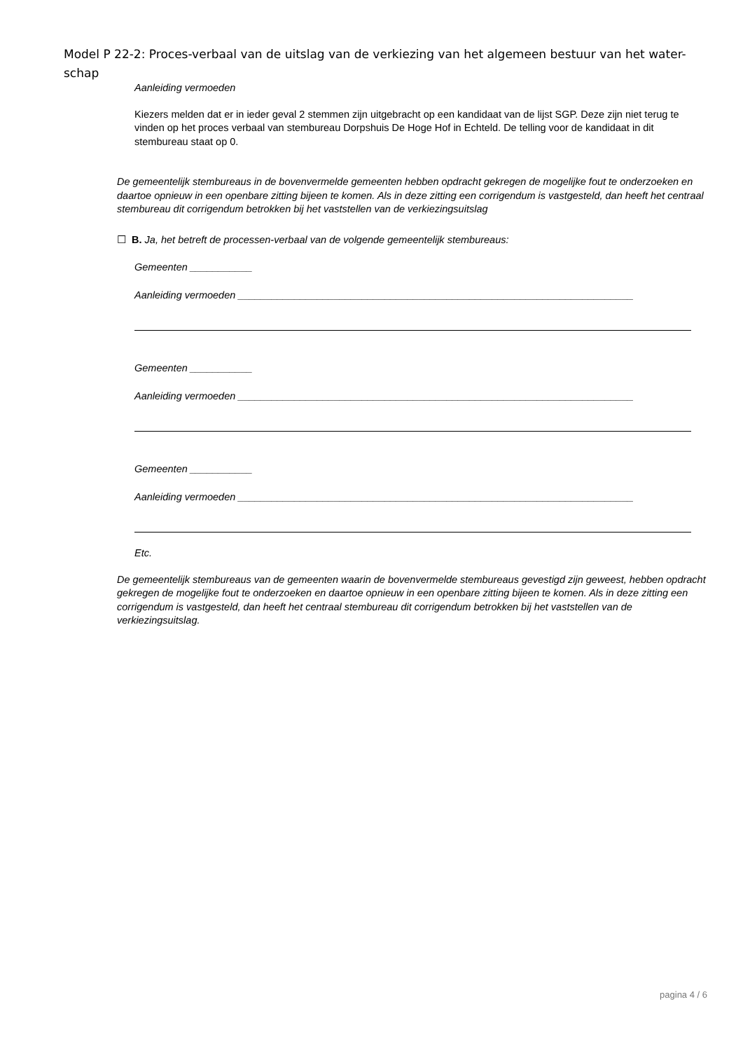Model P 22-2: Proces-verbaal van de uitslag van de verkiezing van het algemeen bestuur van het water-schap
Aanleiding vermoeden
Kiezers melden dat er in ieder geval 2 stemmen zijn uitgebracht op een kandidaat van de lijst SGP. Deze zijn niet terug te vinden op het proces verbaal van stembureau Dorpshuis De Hoge Hof in Echteld. De telling voor de kandidaat in dit stembureau staat op 0.
De gemeentelijk stembureaus in de bovenvermelde gemeenten hebben opdracht gekregen de mogelijke fout te onderzoeken en daartoe opnieuw in een openbare zitting bijeen te komen. Als in deze zitting een corrigendum is vastgesteld, dan heeft het centraal stembureau dit corrigendum betrokken bij het vaststellen van de verkiezingsuitslag
☐ B. Ja, het betreft de processen-verbaal van de volgende gemeentelijk stembureaus:
Gemeenten ___________
Aanleiding vermoeden ______________________________________________________________________
Gemeenten ___________
Aanleiding vermoeden ______________________________________________________________________
Gemeenten ___________
Aanleiding vermoeden ______________________________________________________________________
Etc.
De gemeentelijk stembureaus van de gemeenten waarin de bovenvermelde stembureaus gevestigd zijn geweest, hebben opdracht gekregen de mogelijke fout te onderzoeken en daartoe opnieuw in een openbare zitting bijeen te komen. Als in deze zitting een corrigendum is vastgesteld, dan heeft het centraal stembureau dit corrigendum betrokken bij het vaststellen van de verkiezingsuitslag.
pagina 4 / 6